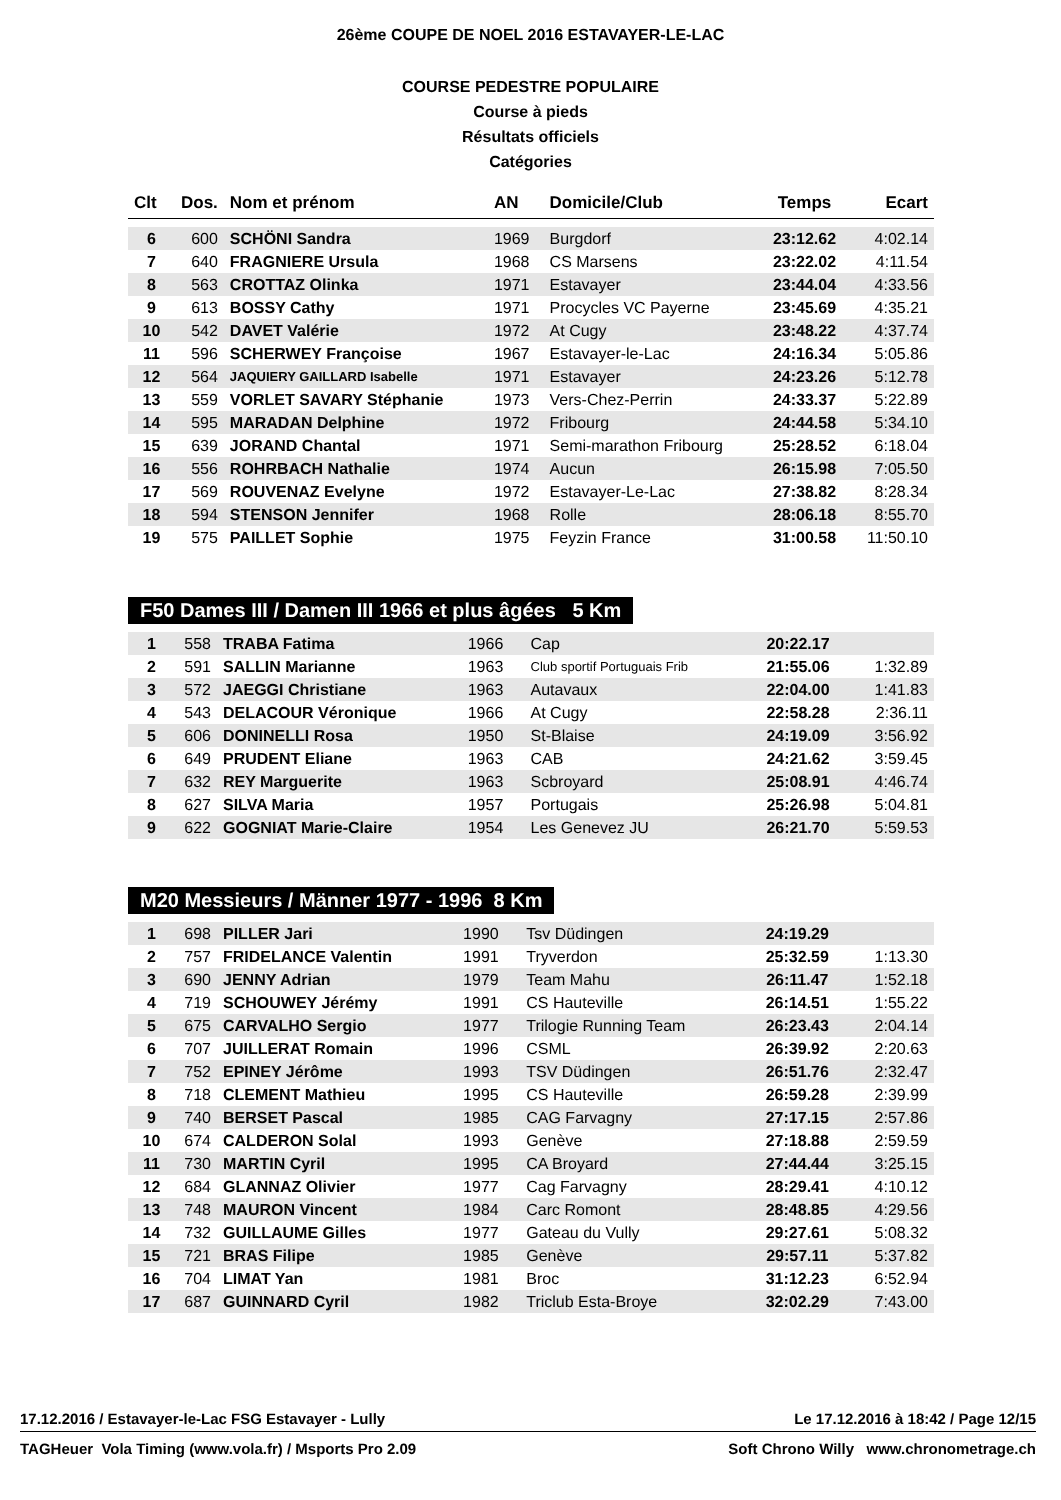26ème COUPE DE NOEL 2016 ESTAVAYER-LE-LAC
COURSE PEDESTRE POPULAIRE
Course à pieds
Résultats officiels
Catégories
| Clt | Dos. | Nom et prénom | AN | Domicile/Club | Temps | Ecart |
| --- | --- | --- | --- | --- | --- | --- |
| 6 | 600 | SCHÖNI Sandra | 1969 | Burgdorf | 23:12.62 | 4:02.14 |
| 7 | 640 | FRAGNIERE Ursula | 1968 | CS Marsens | 23:22.02 | 4:11.54 |
| 8 | 563 | CROTTAZ Olinka | 1971 | Estavayer | 23:44.04 | 4:33.56 |
| 9 | 613 | BOSSY Cathy | 1971 | Procycles VC Payerne | 23:45.69 | 4:35.21 |
| 10 | 542 | DAVET Valérie | 1972 | At Cugy | 23:48.22 | 4:37.74 |
| 11 | 596 | SCHERWEY Françoise | 1967 | Estavayer-le-Lac | 24:16.34 | 5:05.86 |
| 12 | 564 | JAQUIERY GAILLARD Isabelle | 1971 | Estavayer | 24:23.26 | 5:12.78 |
| 13 | 559 | VORLET SAVARY Stéphanie | 1973 | Vers-Chez-Perrin | 24:33.37 | 5:22.89 |
| 14 | 595 | MARADAN Delphine | 1972 | Fribourg | 24:44.58 | 5:34.10 |
| 15 | 639 | JORAND Chantal | 1971 | Semi-marathon Fribourg | 25:28.52 | 6:18.04 |
| 16 | 556 | ROHRBACH Nathalie | 1974 | Aucun | 26:15.98 | 7:05.50 |
| 17 | 569 | ROUVENAZ Evelyne | 1972 | Estavayer-Le-Lac | 27:38.82 | 8:28.34 |
| 18 | 594 | STENSON Jennifer | 1968 | Rolle | 28:06.18 | 8:55.70 |
| 19 | 575 | PAILLET Sophie | 1975 | Feyzin France | 31:00.58 | 11:50.10 |
F50 Dames III / Damen III 1966 et plus âgées 5 Km
| 1 | 558 | TRABA Fatima | 1966 | Cap | 20:22.17 | |
| 2 | 591 | SALLIN Marianne | 1963 | Club sportif Portuguais Frib | 21:55.06 | 1:32.89 |
| 3 | 572 | JAEGGI Christiane | 1963 | Autavaux | 22:04.00 | 1:41.83 |
| 4 | 543 | DELACOUR Véronique | 1966 | At Cugy | 22:58.28 | 2:36.11 |
| 5 | 606 | DONINELLI Rosa | 1950 | St-Blaise | 24:19.09 | 3:56.92 |
| 6 | 649 | PRUDENT Eliane | 1963 | CAB | 24:21.62 | 3:59.45 |
| 7 | 632 | REY Marguerite | 1963 | Scbroyard | 25:08.91 | 4:46.74 |
| 8 | 627 | SILVA Maria | 1957 | Portugais | 25:26.98 | 5:04.81 |
| 9 | 622 | GOGNIAT Marie-Claire | 1954 | Les Genevez JU | 26:21.70 | 5:59.53 |
M20 Messieurs / Männer 1977 - 1996 8 Km
| 1 | 698 | PILLER Jari | 1990 | Tsv Düdingen | 24:19.29 | |
| 2 | 757 | FRIDELANCE Valentin | 1991 | Tryverdon | 25:32.59 | 1:13.30 |
| 3 | 690 | JENNY Adrian | 1979 | Team Mahu | 26:11.47 | 1:52.18 |
| 4 | 719 | SCHOUWEY Jérémy | 1991 | CS Hauteville | 26:14.51 | 1:55.22 |
| 5 | 675 | CARVALHO Sergio | 1977 | Trilogie Running Team | 26:23.43 | 2:04.14 |
| 6 | 707 | JUILLERAT Romain | 1996 | CSML | 26:39.92 | 2:20.63 |
| 7 | 752 | EPINEY Jérôme | 1993 | TSV Düdingen | 26:51.76 | 2:32.47 |
| 8 | 718 | CLEMENT Mathieu | 1995 | CS Hauteville | 26:59.28 | 2:39.99 |
| 9 | 740 | BERSET Pascal | 1985 | CAG Farvagny | 27:17.15 | 2:57.86 |
| 10 | 674 | CALDERON Solal | 1993 | Genève | 27:18.88 | 2:59.59 |
| 11 | 730 | MARTIN Cyril | 1995 | CA Broyard | 27:44.44 | 3:25.15 |
| 12 | 684 | GLANNAZ Olivier | 1977 | Cag Farvagny | 28:29.41 | 4:10.12 |
| 13 | 748 | MAURON Vincent | 1984 | Carc Romont | 28:48.85 | 4:29.56 |
| 14 | 732 | GUILLAUME Gilles | 1977 | Gateau du Vully | 29:27.61 | 5:08.32 |
| 15 | 721 | BRAS Filipe | 1985 | Genève | 29:57.11 | 5:37.82 |
| 16 | 704 | LIMAT Yan | 1981 | Broc | 31:12.23 | 6:52.94 |
| 17 | 687 | GUINNARD Cyril | 1982 | Triclub Esta-Broye | 32:02.29 | 7:43.00 |
17.12.2016 / Estavayer-le-Lac FSG Estavayer - Lully Le 17.12.2016 à 18:42 / Page 12/15
TAGHeuer Vola Timing (www.vola.fr) / Msports Pro 2.09 Soft Chrono Willy www.chronometrage.ch